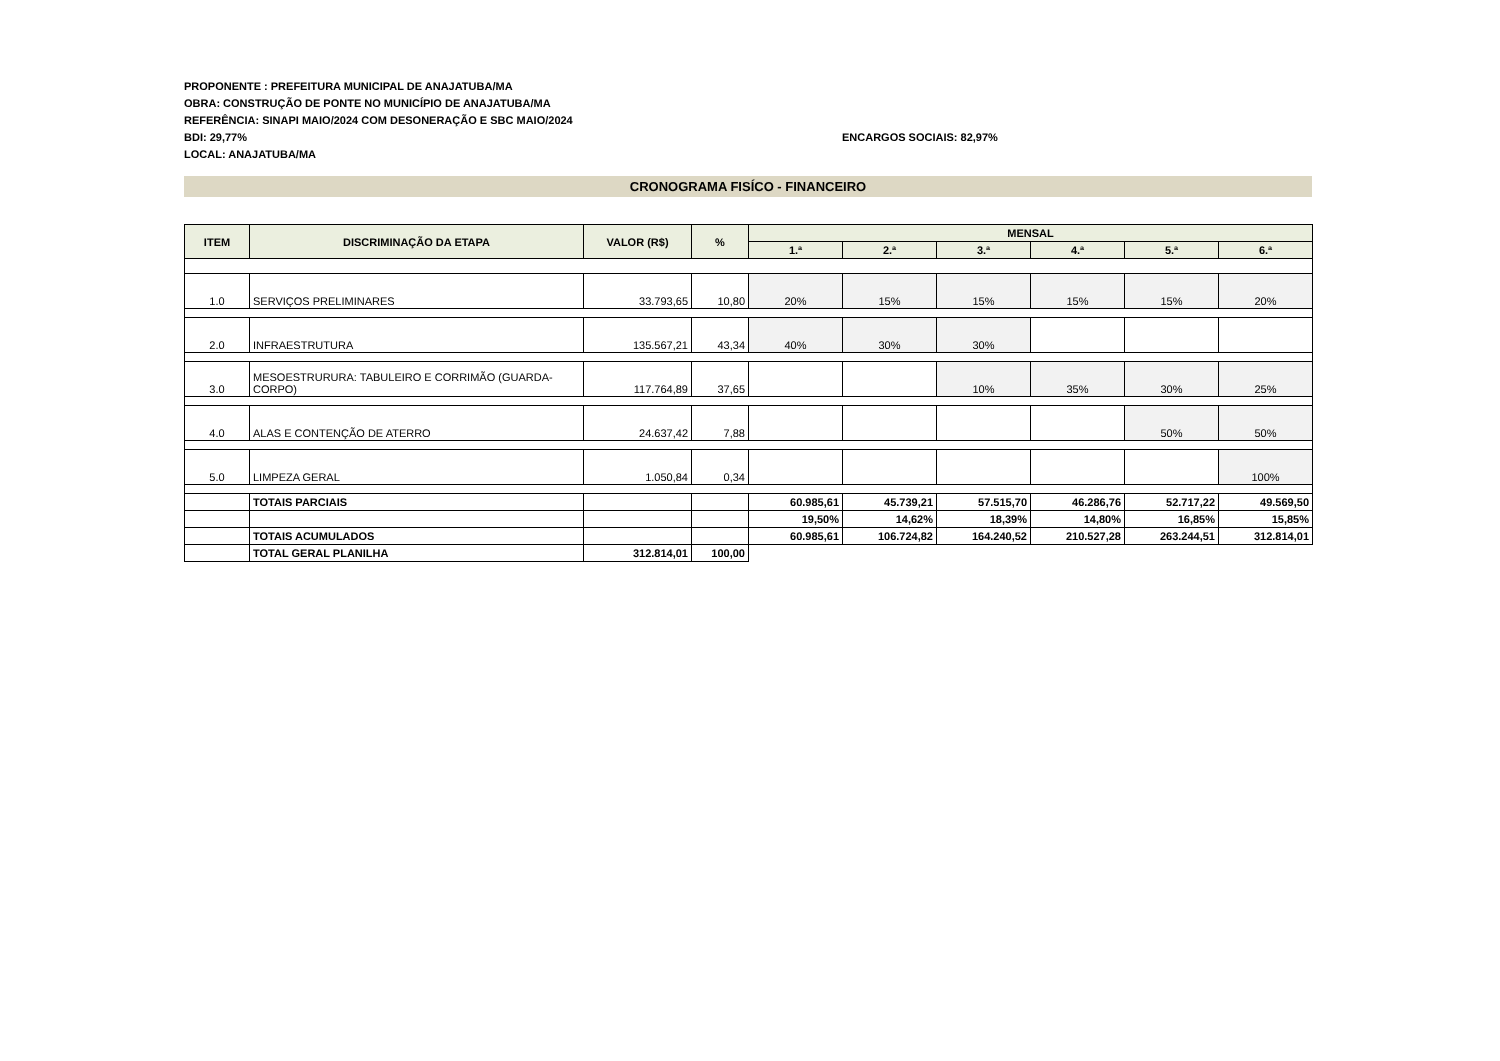PROPONENTE : PREFEITURA MUNICIPAL DE ANAJATUBA/MA
OBRA: CONSTRUÇÃO DE PONTE NO MUNICÍPIO DE ANAJATUBA/MA
REFERÊNCIA: SINAPI MAIO/2024 COM DESONERAÇÃO E SBC MAIO/2024
BDI: 29,77% ENCARGOS SOCIAIS: 82,97%
LOCAL: ANAJATUBA/MA
CRONOGRAMA FISÍCO - FINANCEIRO
| ITEM | DISCRIMINAÇÃO DA ETAPA | VALOR (R$) | % | MENSAL | | | | | |
| --- | --- | --- | --- | --- | --- | --- | --- | --- | --- |
| | | | | 1.ª | 2.ª | 3.ª | 4.ª | 5.ª | 6.ª |
| 1.0 | SERVIÇOS PRELIMINARES | 33.793,65 | 10,80 | 20% | 15% | 15% | 15% | 15% | 20% |
| 2.0 | INFRAESTRUTURA | 135.567,21 | 43,34 | 40% | 30% | 30% | | | |
| 3.0 | MESOESTRURURA: TABULEIRO E CORRIMÃO (GUARDA-CORPO) | 117.764,89 | 37,65 | | | 10% | 35% | 30% | 25% |
| 4.0 | ALAS E CONTENÇÃO DE ATERRO | 24.637,42 | 7,88 | | | | | 50% | 50% |
| 5.0 | LIMPEZA GERAL | 1.050,84 | 0,34 | | | | | | 100% |
| | TOTAIS PARCIAIS | | | 60.985,61 | 45.739,21 | 57.515,70 | 46.286,76 | 52.717,22 | 49.569,50 |
| | | | | 19,50% | 14,62% | 18,39% | 14,80% | 16,85% | 15,85% |
| | TOTAIS ACUMULADOS | | | 60.985,61 | 106.724,82 | 164.240,52 | 210.527,28 | 263.244,51 | 312.814,01 |
| | TOTAL GERAL PLANILHA | 312.814,01 | 100,00 | | | | | | |